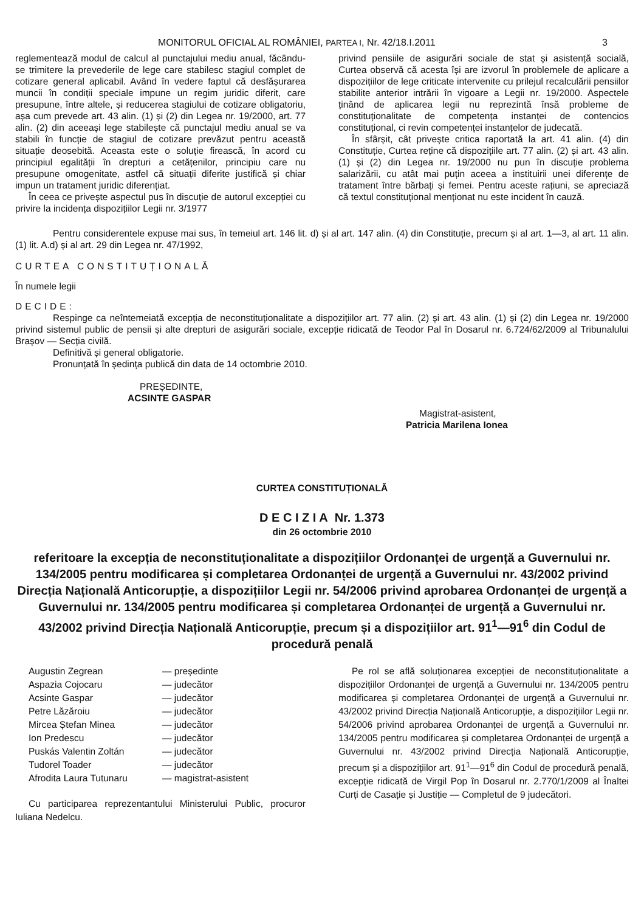MONITORUL OFICIAL AL ROMÂNIEI, PARTEA I, Nr. 42/18.I.2011 3
reglementează modul de calcul al punctajului mediu anual, făcându-se trimitere la prevederile de lege care stabilesc stagiul complet de cotizare general aplicabil. Având în vedere faptul că desfășurarea muncii în condiții speciale impune un regim juridic diferit, care presupune, între altele, și reducerea stagiului de cotizare obligatoriu, așa cum prevede art. 43 alin. (1) și (2) din Legea nr. 19/2000, art. 77 alin. (2) din aceeași lege stabilește că punctajul mediu anual se va stabili în funcție de stagiul de cotizare prevăzut pentru această situație deosebită. Aceasta este o soluție firească, în acord cu principiul egalității în drepturi a cetățenilor, principiu care nu presupune omogenitate, astfel că situații diferite justifică și chiar impun un tratament juridic diferențiat.
În ceea ce privește aspectul pus în discuție de autorul excepției cu privire la incidența dispozițiilor Legii nr. 3/1977
privind pensiile de asigurări sociale de stat și asistență socială, Curtea observă că acesta își are izvorul în problemele de aplicare a dispozițiilor de lege criticate intervenite cu prilejul recalculării pensiilor stabilite anterior intrării în vigoare a Legii nr. 19/2000. Aspectele ținând de aplicarea legii nu reprezintă însă probleme de constituționalitate de competența instanței de contencios constituțional, ci revin competenței instanțelor de judecată.
În sfârșit, cât privește critica raportată la art. 41 alin. (4) din Constituție, Curtea reține că dispozițiile art. 77 alin. (2) și art. 43 alin. (1) și (2) din Legea nr. 19/2000 nu pun în discuție problema salarizării, cu atât mai puțin aceea a instituirii unei diferențe de tratament între bărbați și femei. Pentru aceste rațiuni, se apreciază că textul constituțional menționat nu este incident în cauză.
Pentru considerentele expuse mai sus, în temeiul art. 146 lit. d) și al art. 147 alin. (4) din Constituție, precum și al art. 1—3, al art. 11 alin. (1) lit. A.d) și al art. 29 din Legea nr. 47/1992,
CURTEA CONSTITUȚIONALĂ
În numele legii
DECIDE:
Respinge ca neîntemeiată excepția de neconstituționalitate a dispozițiilor art. 77 alin. (2) și art. 43 alin. (1) și (2) din Legea nr. 19/2000 privind sistemul public de pensii și alte drepturi de asigurări sociale, excepție ridicată de Teodor Pal în Dosarul nr. 6.724/62/2009 al Tribunalului Brașov — Secția civilă.
Definitivă și general obligatorie.
Pronunțată în ședința publică din data de 14 octombrie 2010.
PREȘEDINTE,
ACSINTE GASPAR
Magistrat-asistent,
Patricia Marilena Ionea
CURTEA CONSTITUȚIONALĂ
D E C I Z I A Nr. 1.373
din 26 octombrie 2010
referitoare la excepția de neconstituționalitate a dispozițiilor Ordonanței de urgență a Guvernului nr. 134/2005 pentru modificarea și completarea Ordonanței de urgență a Guvernului nr. 43/2002 privind Direcția Națională Anticorupție, a dispozițiilor Legii nr. 54/2006 privind aprobarea Ordonanței de urgență a Guvernului nr. 134/2005 pentru modificarea și completarea Ordonanței de urgență a Guvernului nr. 43/2002 privind Direcția Națională Anticorupție, precum și a dispozițiilor art. 91<sup>1</sup>—91<sup>6</sup> din Codul de procedură penală
Augustin Zegrean — președinte Aspazia Cojocaru — judecător Acsinte Gaspar — judecător Petre Lăzăroiu — judecător Mircea Ștefan Minea — judecător Ion Predescu — judecător Puskás Valentin Zoltán — judecător Tudorel Toader — judecător Afrodita Laura Tutunaru — magistrat-asistent
Cu participarea reprezentantului Ministerului Public, procuror Iuliana Nedelcu.
Pe rol se află soluționarea excepției de neconstituționalitate a dispozițiilor Ordonanței de urgență a Guvernului nr. 134/2005 pentru modificarea și completarea Ordonanței de urgență a Guvernului nr. 43/2002 privind Direcția Națională Anticorupție, a dispozițiilor Legii nr. 54/2006 privind aprobarea Ordonanței de urgență a Guvernului nr. 134/2005 pentru modificarea și completarea Ordonanței de urgență a Guvernului nr. 43/2002 privind Direcția Națională Anticorupție, precum și a dispozițiilor art. 91<sup>1</sup>—91<sup>6</sup> din Codul de procedură penală, excepție ridicată de Virgil Pop în Dosarul nr. 2.770/1/2009 al Înaltei Curți de Casație și Justiție — Completul de 9 judecători.